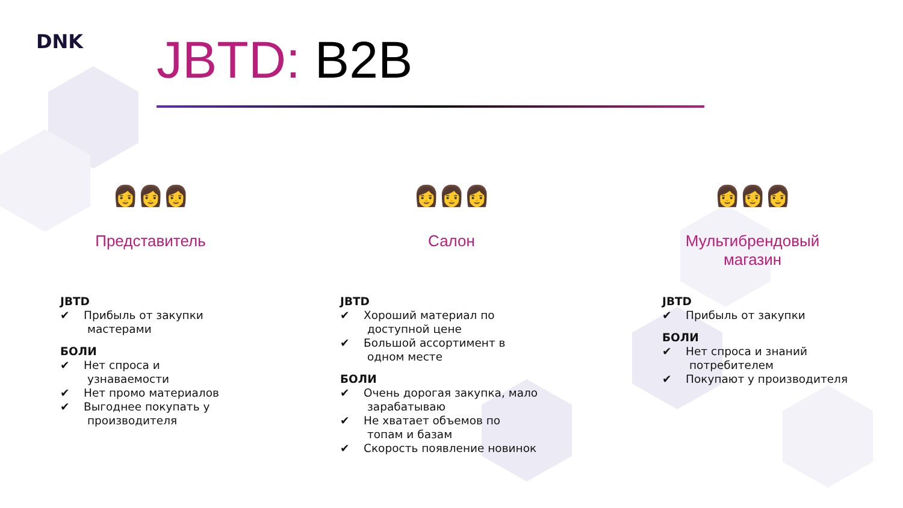DNK JBTD: B2B
👩👩👩
Представитель
JBTD
✔ Прибыль от закупки мастерами
БОЛИ
✔ Нет спроса и узнаваемости
✔ Нет промо материалов
✔ Выгоднее покупать у производителя
👩👩👩
Салон
JBTD
✔ Хороший материал по доступной цене
✔ Большой ассортимент в одном месте
БОЛИ
✔ Очень дорогая закупка, мало зарабатываю
✔ Не хватает объемов по топам и базам
✔ Скорость появление новинок
👩👩👩
Мультибрендовый
магазин
JBTD
✔ Прибыль от закупки
БОЛИ
✔ Нет спроса и знаний потребителем
✔ Покупают у производителя